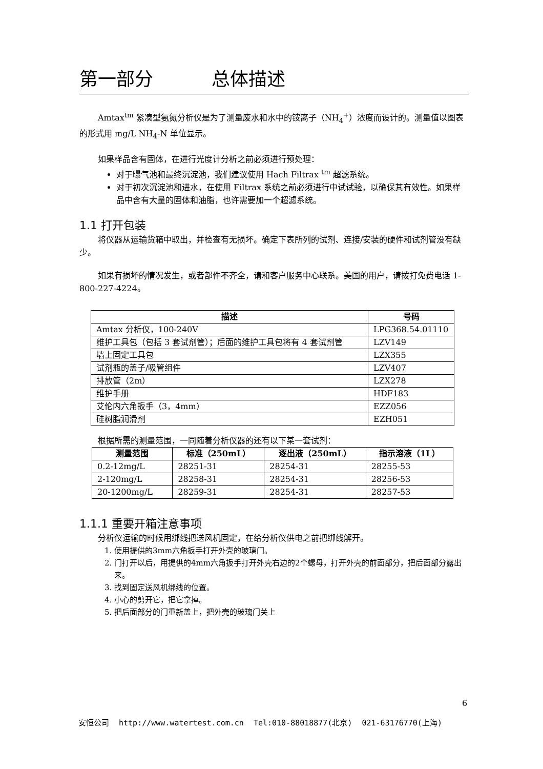第一部分 总体描述
Amtax<sup>tm</sup> 紧凑型氨氮分析仪是为了测量废水和水中的铵离子（NH<sub>4</sub><sup>+</sup>）浓度而设计的。测量值以图表的形式用 mg/L NH<sub>4</sub>-N 单位显示。
如果样品含有固体，在进行光度计分析之前必须进行预处理：
对于曝气池和最终沉淀池，我们建议使用 Hach Filtrax <sup>tm</sup> 超滤系统。
对于初次沉淀池和进水，在使用 Filtrax 系统之前必须进行中试试验，以确保其有效性。如果样品中含有大量的固体和油脂，也许需要加一个超滤系统。
1.1 打开包装
将仪器从运输货箱中取出，并检查有无损坏。确定下表所列的试剂、连接/安装的硬件和试剂管没有缺少。
如果有损坏的情况发生，或者部件不齐全，请和客户服务中心联系。美国的用户，请拨打免费电话 1-800-227-4224。
| 描述 | 号码 |
| --- | --- |
| Amtax 分析仪，100-240V | LPG368.54.01110 |
| 维护工具包（包括 3 套试剂管）；后面的维护工具包将有 4 套试剂管 | LZV149 |
| 墙上固定工具包 | LZX355 |
| 试剂瓶的盖子/吸管组件 | LZV407 |
| 排放管（2m） | LZX278 |
| 维护手册 | HDF183 |
| 艾伦内六角扳手（3，4mm） | EZZ056 |
| 硅树脂润滑剂 | EZH051 |
根据所需的测量范围，一同随着分析仪器的还有以下某一套试剂：
| 测量范围 | 标准（250mL） | 逐出液（250mL） | 指示溶液（1L） |
| --- | --- | --- | --- |
| 0.2-12mg/L | 28251-31 | 28254-31 | 28255-53 |
| 2-120mg/L | 28258-31 | 28254-31 | 28256-53 |
| 20-1200mg/L | 28259-31 | 28254-31 | 28257-53 |
1.1.1 重要开箱注意事项
分析仪运输的时候用绑线把送风机固定，在给分析仪供电之前把绑线解开。
1. 使用提供的3mm六角扳手打开外壳的玻璃门。
2. 门打开以后，用提供的4mm六角扳手打开外壳右边的2个螺母，打开外壳的前面部分，把后面部分露出来。
3. 找到固定送风机绑线的位置。
4. 小心的剪开它，把它拿掉。
5. 把后面部分的门重新盖上，把外壳的玻璃门关上
6
安恒公司 http://www.watertest.com.cn Tel:010-88018877(北京) 021-63176770(上海)